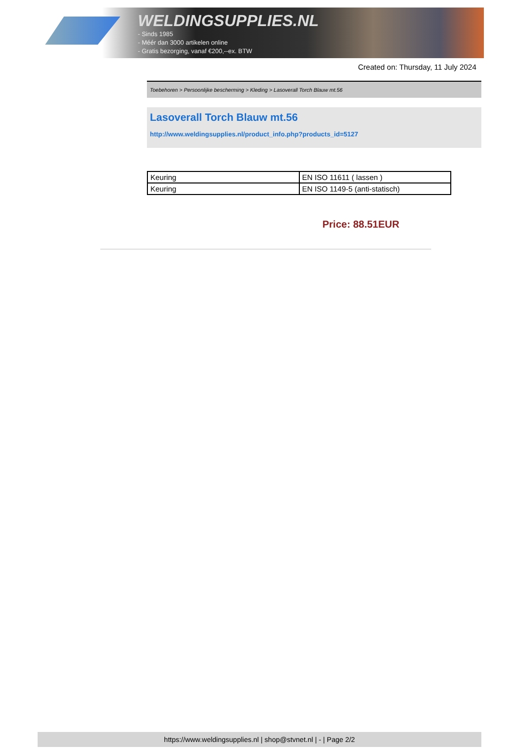WELDINGSUPPLIES.NL
- Sinds 1985
- Méér dan 3000 artikelen online
- Gratis bezorging, vanaf €200,--ex. BTW
Created on: Thursday, 11 July 2024
Toebehoren > Persoonlijke bescherming > Kleding > Lasoverall Torch Blauw mt.56
Lasoverall Torch Blauw mt.56
http://www.weldingsupplies.nl/product_info.php?products_id=5127
| Keuring | EN ISO 11611 ( lassen ) |
| Keuring | EN ISO 1149-5 (anti-statisch) |
Price: 88.51EUR
https://www.weldingsupplies.nl | shop@stvnet.nl | - | Page 2/2